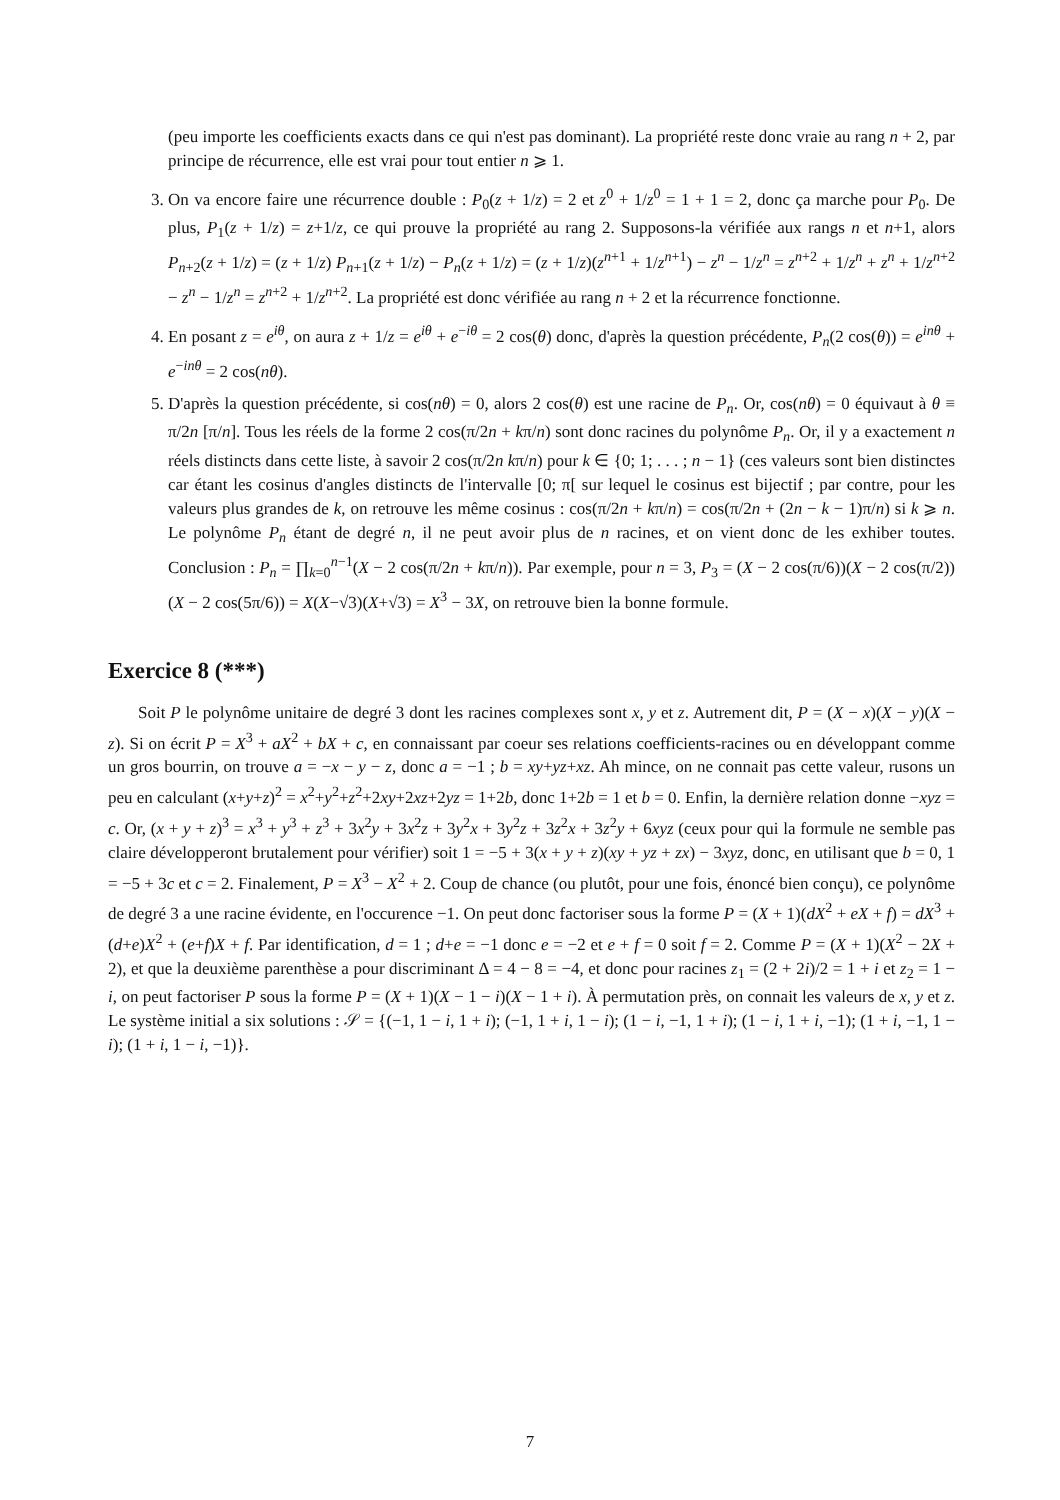(peu importe les coefficients exacts dans ce qui n'est pas dominant). La propriété reste donc vraie au rang n + 2, par principe de récurrence, elle est vrai pour tout entier n ⩾ 1.
3. On va encore faire une récurrence double : P<sub>0</sub>(z + 1/z) = 2 et z<sup>0</sup> + 1/z<sup>0</sup> = 1 + 1 = 2, donc ça marche pour P<sub>0</sub>. De plus, P<sub>1</sub>(z + 1/z) = z+1/z, ce qui prouve la propriété au rang 2. Supposons-la vérifiée aux rangs n et n+1, alors P<sub>n+2</sub>(z + 1/z) = (z + 1/z) P<sub>n+1</sub>(z + 1/z) − P<sub>n</sub>(z + 1/z) = (z + 1/z)(z<sup>n+1</sup> + 1/z<sup>n+1</sup>) − z<sup>n</sup> − 1/z<sup>n</sup> = z<sup>n+2</sup> + 1/z<sup>n</sup> + z<sup>n</sup> + 1/z<sup>n+2</sup> − z<sup>n</sup> − 1/z<sup>n</sup> = z<sup>n+2</sup> + 1/z<sup>n+2</sup>. La propriété est donc vérifiée au rang n + 2 et la récurrence fonctionne.
4. En posant z = e<sup>iθ</sup>, on aura z + 1/z = e<sup>iθ</sup> + e<sup>−iθ</sup> = 2 cos(θ) donc, d'après la question précédente, P<sub>n</sub>(2 cos(θ)) = e<sup>inθ</sup> + e<sup>−inθ</sup> = 2 cos(nθ).
5. D'après la question précédente, si cos(nθ) = 0, alors 2 cos(θ) est une racine de P<sub>n</sub>. Or, cos(nθ) = 0 équivaut à θ ≡ π/2n [π/n]. Tous les réels de la forme 2 cos(π/2n + kπ/n) sont donc racines du polynôme P<sub>n</sub>. Or, il y a exactement n réels distincts dans cette liste, à savoir 2 cos(π/2n kπ/n) pour k ∈ {0; 1; . . . ; n − 1} (ces valeurs sont bien distinctes car étant les cosinus d'angles distincts de l'intervalle [0; π[ sur lequel le cosinus est bijectif ; par contre, pour les valeurs plus grandes de k, on retrouve les même cosinus : cos(π/2n + kπ/n) = cos(π/2n + (2n − k − 1)π/n) si k ⩾ n. Le polynôme P<sub>n</sub> étant de degré n, il ne peut avoir plus de n racines, et on vient donc de les exhiber toutes. Conclusion : P<sub>n</sub> = ∏<sub>k=0</sub><sup>n−1</sup>(X − 2 cos(π/2n + kπ/n)). Par exemple, pour n = 3, P<sub>3</sub> = (X − 2 cos(π/6))(X − 2 cos(π/2))(X − 2 cos(5π/6)) = X(X−√3)(X+√3) = X<sup>3</sup> − 3X, on retrouve bien la bonne formule.
Exercice 8 (***)
Soit P le polynôme unitaire de degré 3 dont les racines complexes sont x, y et z. Autrement dit, P = (X − x)(X − y)(X − z). Si on écrit P = X<sup>3</sup> + aX<sup>2</sup> + bX + c, en connaissant par coeur ses relations coefficients-racines ou en développant comme un gros bourrin, on trouve a = −x − y − z, donc a = −1 ; b = xy+yz+xz. Ah mince, on ne connait pas cette valeur, rusons un peu en calculant (x+y+z)<sup>2</sup> = x<sup>2</sup>+y<sup>2</sup>+z<sup>2</sup>+2xy+2xz+2yz = 1+2b, donc 1+2b = 1 et b = 0. Enfin, la dernière relation donne −xyz = c. Or, (x + y + z)<sup>3</sup> = x<sup>3</sup> + y<sup>3</sup> + z<sup>3</sup> + 3x<sup>2</sup>y + 3x<sup>2</sup>z + 3y<sup>2</sup>x + 3y<sup>2</sup>z + 3z<sup>2</sup>x + 3z<sup>2</sup>y + 6xyz (ceux pour qui la formule ne semble pas claire développeront brutalement pour vérifier) soit 1 = −5 + 3(x + y + z)(xy + yz + zx) − 3xyz, donc, en utilisant que b = 0, 1 = −5 + 3c et c = 2. Finalement, P = X<sup>3</sup> − X<sup>2</sup> + 2. Coup de chance (ou plutôt, pour une fois, énoncé bien conçu), ce polynôme de degré 3 a une racine évidente, en l'occurence −1. On peut donc factoriser sous la forme P = (X + 1)(dX<sup>2</sup> + eX + f) = dX<sup>3</sup> + (d+e)X<sup>2</sup> + (e+f)X + f. Par identification, d = 1 ; d+e = −1 donc e = −2 et e + f = 0 soit f = 2. Comme P = (X + 1)(X<sup>2</sup> − 2X + 2), et que la deuxième parenthèse a pour discriminant Δ = 4 − 8 = −4, et donc pour racines z<sub>1</sub> = (2 + 2i)/2 = 1 + i et z<sub>2</sub> = 1 − i, on peut factoriser P sous la forme P = (X + 1)(X − 1 − i)(X − 1 + i). À permutation près, on connait les valeurs de x, y et z. Le système initial a six solutions : 𝒮 = {(−1, 1 − i, 1 + i); (−1, 1 + i, 1 − i); (1 − i, −1, 1 + i); (1 − i, 1 + i, −1); (1 + i, −1, 1 − i); (1 + i, 1 − i, −1)}.
7